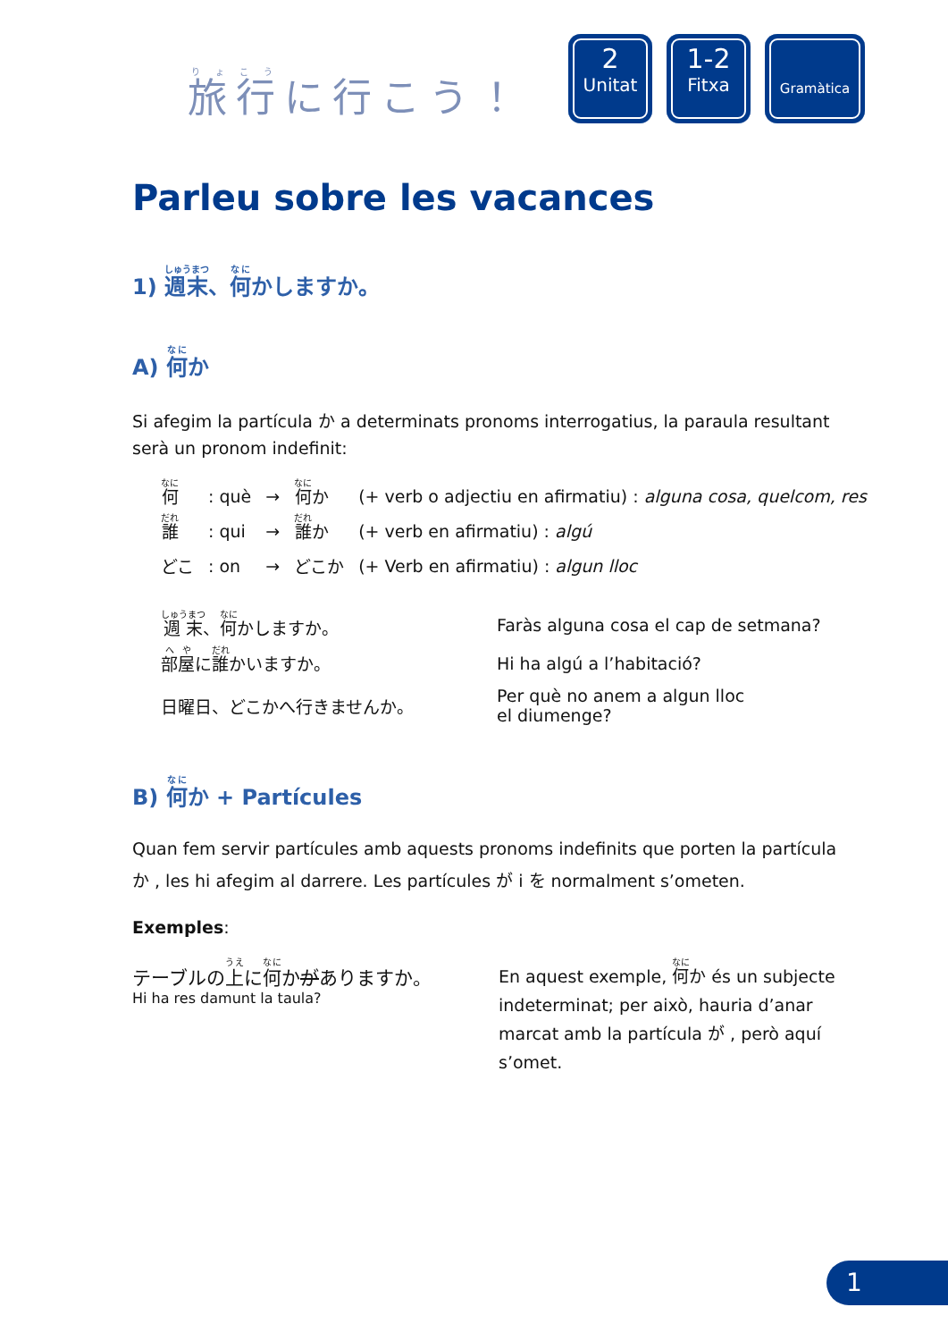旅行に行こう！
2
Unitat
1-2
Fitxa
Gramàtica
Parleu sobre les vacances
1) 週末、何かしますか。
A) 何か
Si afegim la partícula か a determinats pronoms interrogatius, la paraula resultant serà un pronom indefinit:
| 何 | : què | → | 何 か | (+ verb o adjectiu en afirmatiu) : alguna cosa, quelcom, res |
| 誰 | : qui | → | 誰 か | (+ verb en afirmatiu) : algú |
| どこ | : on | → | どこか | (+ Verb en afirmatiu) : algun lloc |
| 週末 、 何 かしますか。 | Faràs alguna cosa el cap de setmana? |
| 部屋 に 誰 かいますか。 | Hi ha algú a l’habitació? |
| 日曜日、どこかへ行きませんか。 | Per què no anem a algun lloc el diumenge? |
B) 何か + Partícules
Quan fem servir partícules amb aquests pronoms indefinits que porten la partícula か , les hi afegim al darrere. Les partícules が i を normalment s’ometen.
Exemples:
テーブルの上に何かがありますか。
Hi ha res damunt la taula?
En aquest exemple, 何か és un subjecte indeterminat; per això, hauria d’anar marcat amb la partícula が , però aquí s’omet.
1